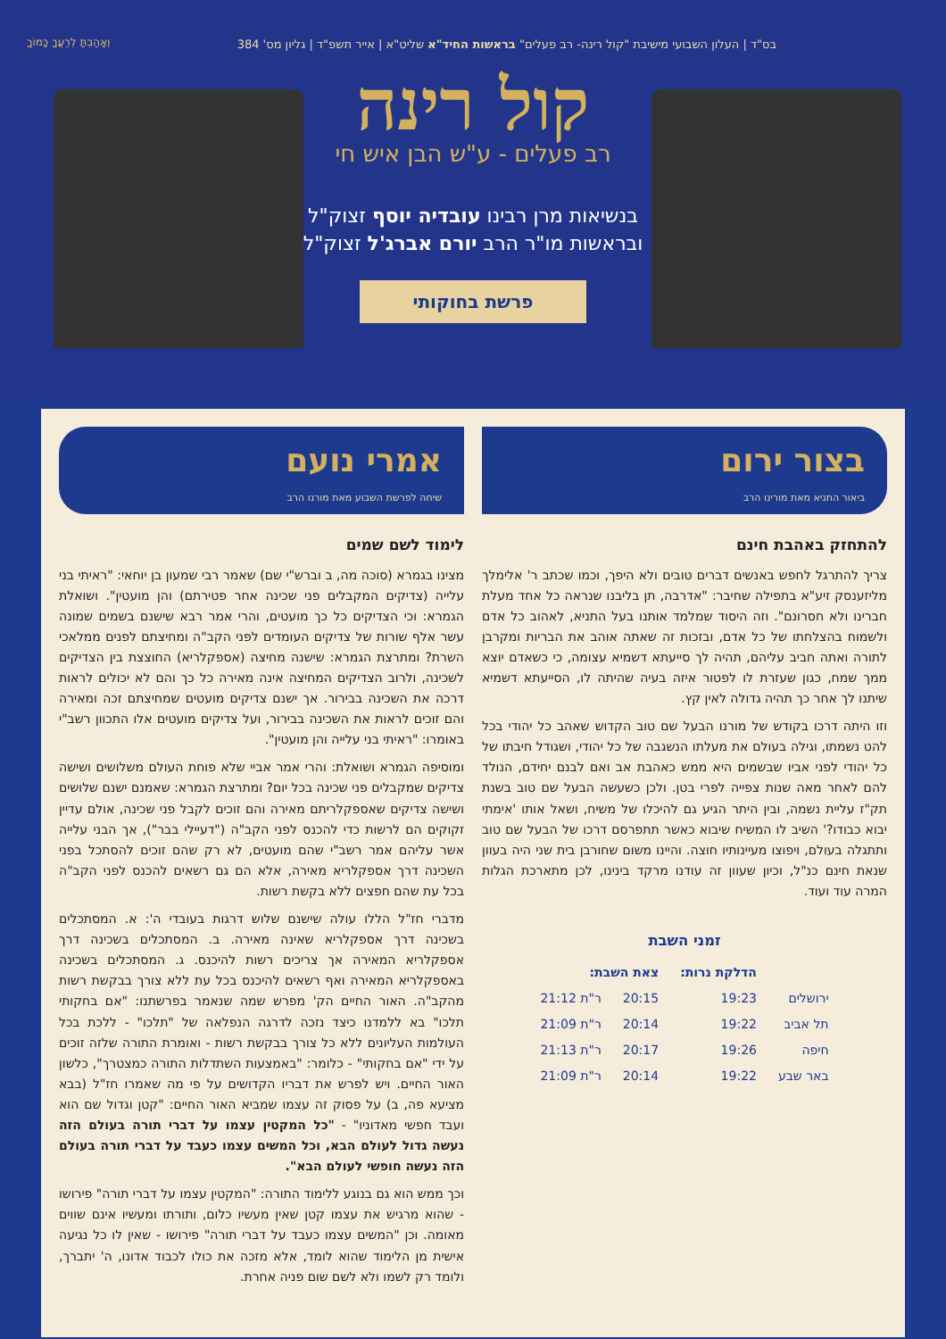וְאָהַבְתָּ לְרֵעֲךָ כָּמוֹךָ
בס"ד | העלון השבועי מישיבת "קול רינה- רב פעלים" בראשות החיד"א שליט"א | אייר תשפ"ד | גליון מס' 384
קול רינה
רב פעלים - ע"ש הבן איש חי
בנשיאות מרן רבינו עובדיה יוסף זצוק"ל
ובראשות מו"ר הרב יורם אברג'ל זצוק"ל
פרשת בחוקותי
בצור ירום
ביאור התניא מאת מורינו הרב
להתחזק באהבת חינם
צריך להתרגל לחפש באנשים דברים טובים ולא היפך, וכמו שכתב ר' אלימלך מליזענסק זיע"א בתפילה שחיבר: "אדרבה, תן בליבנו שנראה כל אחד מעלת חברינו ולא חסרונם". וזה היסוד שמלמד אותנו בעל התניא, לאהוב כל אדם ולשמוח בהצלחתו של כל אדם, ובזכות זה שאתה אוהב את הבריות ומקרבן לתורה ואתה חביב עליהם, תהיה לך סייעתא דשמיא עצומה, כי כשאדם יוצא ממך שמח, כגון שעזרת לו לפטור איזה בעיה שהיתה לו, הסייעתא דשמיא שיתנו לך אחר כך תהיה גדולה לאין קץ.
וזו היתה דרכו בקודש של מורנו הבעל שם טוב הקדוש שאהב כל יהודי בכל להט נשמתו, וגילה בעולם את מעלתו הנשגבה של כל יהודי, ושגודל חיבתו של כל יהודי לפני אביו שבשמים היא ממש כאהבת אב ואם לבנם יחידם, הנולד להם לאחר מאה שנות צפייה לפרי בטן. ולכן כשעשה הבעל שם טוב בשנת תק"ז עליית נשמה, ובין היתר הגיע גם להיכלו של משיח, ושאל אותו 'אימתי יבוא כבודו?' השיב לו המשיח שיבוא כאשר תתפרסם דרכו של הבעל שם טוב ותתגלה בעולם, ויפוצו מעיינותיו חוצה. והיינו משום שחורבן בית שני היה בעוון שנאת חינם כנ"ל, וכיון שעוון זה עודנו מרקד בינינו, לכן מתארכת הגלות המרה עוד ועוד.
זמני השבת
| | הדלקת נרות: | צאת השבת: | |
| --- | --- | --- | --- |
| ירושלים | 19:23 | 20:15 | ר"ת 21:12 |
| תל אביב | 19:22 | 20:14 | ר"ת 21:09 |
| חיפה | 19:26 | 20:17 | ר"ת 21:13 |
| באר שבע | 19:22 | 20:14 | ר"ת 21:09 |
אמרי נועם
שיחה לפרשת השבוע מאת מורנו הרב
לימוד לשם שמים
מצינו בגמרא (סוכה מה, ב וברש"י שם) שאמר רבי שמעון בן יוחאי: "ראיתי בני עלייה (צדיקים המקבלים פני שכינה אחר פטירתם) והן מועטין". ושואלת הגמרא: וכי הצדיקים כל כך מועטים, והרי אמר רבא שישנם בשמים שמונה עשר אלף שורות של צדיקים העומדים לפני הקב"ה ומחיצתם לפנים ממלאכי השרת? ומתרצת הגמרא: שישנה מחיצה (אספקלריא) החוצצת בין הצדיקים לשכינה, ולרוב הצדיקים המחיצה אינה מאירה כל כך והם לא יכולים לראות דרכה את השכינה בבירור. אך ישנם צדיקים מועטים שמחיצתם זכה ומאירה והם זוכים לראות את השכינה בבירור, ועל צדיקים מועטים אלו התכוון רשב"י באומרו: "ראיתי בני עלייה והן מועטין".
ומוסיפה הגמרא ושואלת: והרי אמר אביי שלא פוחת העולם משלושים ושישה צדיקים שמקבלים פני שכינה בכל יום? ומתרצת הגמרא: שאמנם ישנם שלושים ושישה צדיקים שאספקלריתם מאירה והם זוכים לקבל פני שכינה, אולם עדיין זקוקים הם לרשות כדי להכנס לפני הקב"ה ("דעיילי בבר"), אך הבני עלייה אשר עליהם אמר רשב"י שהם מועטים, לא רק שהם זוכים להסתכל בפני השכינה דרך אספקלריא מאירה, אלא הם גם רשאים להכנס לפני הקב"ה בכל עת שהם חפצים ללא בקשת רשות.
מדברי חז"ל הללו עולה שישנם שלוש דרגות בעובדי ה': א. המסתכלים בשכינה דרך אספקלריא שאינה מאירה. ב. המסתכלים בשכינה דרך אספקלריא המאירה אך צריכים רשות להיכנס. ג. המסתכלים בשכינה באספקלריא המאירה ואף רשאים להיכנס בכל עת ללא צורך בבקשת רשות מהקב"ה. האור החיים הק' מפרש שמה שנאמר בפרשתנו: "אם בחקותי תלכו" בא ללמדנו כיצד נזכה לדרגה הנפלאה של "תלכו" - ללכת בכל העולמות העליונים ללא כל צורך בבקשת רשות - ואומרת התורה שלזה זוכים על ידי "אם בחקותי" - כלומר: "באמצעות השתדלות התורה כמצטרך", כלשון האור החיים. ויש לפרש את דבריו הקדושים על פי מה שאמרו חז"ל (בבא מציעא פה, ב) על פסוק זה עצמו שמביא האור החיים: "קטן וגדול שם הוא ועבד חפשי מאדוניו" - "כל המקטין עצמו על דברי תורה בעולם הזה נעשה גדול לעולם הבא, וכל המשים עצמו כעבד על דברי תורה בעולם הזה נעשה חופשי לעולם הבא".
וכך ממש הוא גם בנוגע ללימוד התורה: "המקטין עצמו על דברי תורה" פירושו - שהוא מרגיש את עצמו קטן שאין מעשיו כלום, ותורתו ומעשיו אינם שווים מאומה. וכן "המשים עצמו כעבד על דברי תורה" פירושו - שאין לו כל נגיעה אישית מן הלימוד שהוא לומד, אלא מזכה את כולו לכבוד אדונו, ה' יתברך, ולומד רק לשמו ולא לשם שום פניה אחרת.